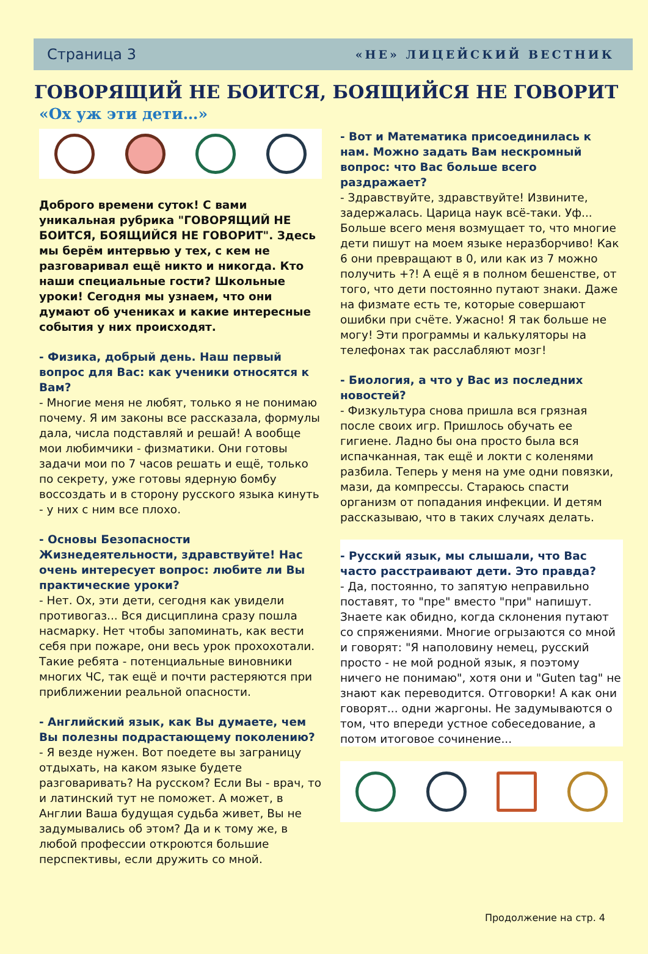Страница 3 «НЕ» ЛИЦЕЙСКИЙ ВЕСТНИК
ГОВОРЯЩИЙ НЕ БОИТСЯ, БОЯЩИЙСЯ НЕ ГОВОРИТ
«Ох уж эти дети…»
Доброго времени суток! С вами уникальная рубрика "ГОВОРЯЩИЙ НЕ БОИТСЯ, БОЯЩИЙСЯ НЕ ГОВОРИТ". Здесь мы берём интервью у тех, с кем не разговаривал ещё никто и никогда. Кто наши специальные гости? Школьные уроки! Сегодня мы узнаем, что они думают об учениках и какие интересные события у них происходят.
- Физика, добрый день. Наш первый вопрос для Вас: как ученики относятся к Вам?
- Многие меня не любят, только я не понимаю почему. Я им законы все рассказала, формулы дала, числа подставляй и решай! А вообще мои любимчики - физматики. Они готовы задачи мои по 7 часов решать и ещё, только по секрету, уже готовы ядерную бомбу воссоздать и в сторону русского языка кинуть - у них с ним все плохо.
- Основы Безопасности Жизнедеятельности, здравствуйте! Нас очень интересует вопрос: любите ли Вы практические уроки?
- Нет. Ох, эти дети, сегодня как увидели противогаз... Вся дисциплина сразу пошла насмарку. Нет чтобы запоминать, как вести себя при пожаре, они весь урок прохохотали. Такие ребята - потенциальные виновники многих ЧС, так ещё и почти растеряются при приближении реальной опасности.
- Английский язык, как Вы думаете, чем Вы полезны подрастающему поколению?
- Я везде нужен. Вот поедете вы заграницу отдыхать, на каком языке будете разговаривать? На русском? Если Вы - врач, то и латинский тут не поможет. А может, в Англии Ваша будущая судьба живет, Вы не задумывались об этом? Да и к тому же, в любой профессии откроются большие перспективы, если дружить со мной.
- Вот и Математика присоединилась к нам. Можно задать Вам нескромный вопрос: что Вас больше всего раздражает?
- Здравствуйте, здравствуйте! Извините, задержалась. Царица наук всё-таки. Уф... Больше всего меня возмущает то, что многие дети пишут на моем языке неразборчиво! Как 6 они превращают в 0, или как из 7 можно получить +?! А ещё я в полном бешенстве, от того, что дети постоянно путают знаки. Даже на физмате есть те, которые совершают ошибки при счёте. Ужасно! Я так больше не могу! Эти программы и калькуляторы на телефонах так расслабляют мозг!
- Биология, а что у Вас из последних новостей?
- Физкультура снова пришла вся грязная после своих игр. Пришлось обучать ее гигиене. Ладно бы она просто была вся испачканная, так ещё и локти с коленями разбила. Теперь у меня на уме одни повязки, мази, да компрессы. Стараюсь спасти организм от попадания инфекции. И детям рассказываю, что в таких случаях делать.
- Русский язык, мы слышали, что Вас часто расстраивают дети. Это правда?
- Да, постоянно, то запятую неправильно поставят, то "пре" вместо "при" напишут. Знаете как обидно, когда склонения путают со спряжениями. Многие огрызаются со мной и говорят: "Я наполовину немец, русский просто - не мой родной язык, я поэтому ничего не понимаю", хотя они и "Guten tag" не знают как переводится. Отговорки! А как они говорят... одни жаргоны. Не задумываются о том, что впереди устное собеседование, а потом итоговое сочинение...
Продолжение на стр. 4